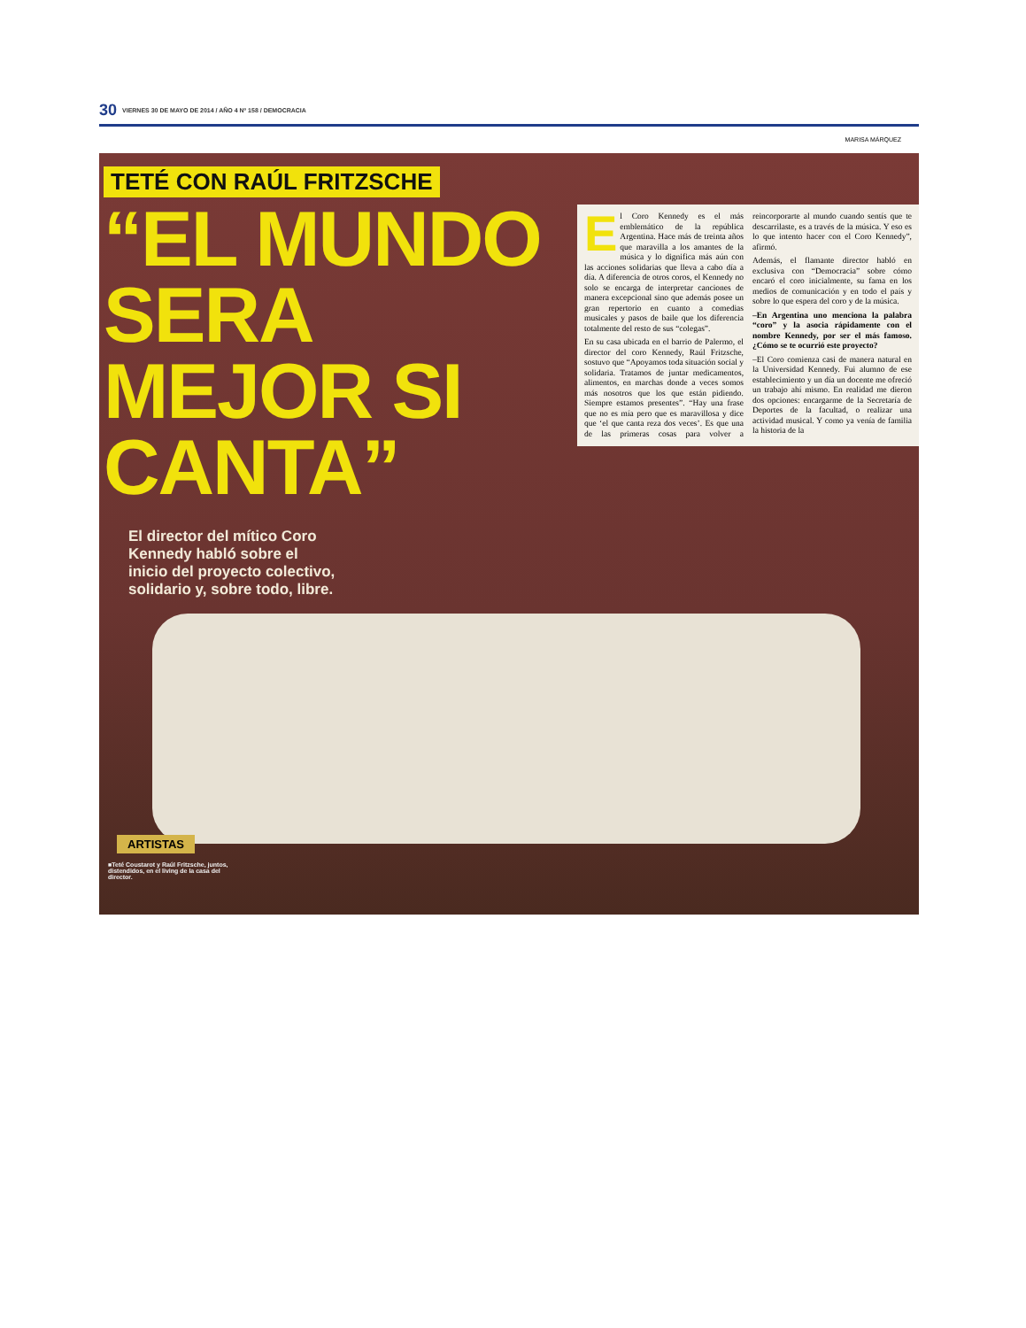30 VIERNES 30 DE MAYO DE 2014 / AÑO 4 Nº 158 / DEMOCRACIA
MARISA MÁRQUEZ
TETÉ CON RAÚL FRITZSCHE
“EL MUNDO SERA MEJOR SI CANTA”
El director del mítico Coro Kennedy habló sobre el inicio del proyecto colectivo, solidario y, sobre todo, libre.
El Coro Kennedy es el más emblemático de la república Argentina. Hace más de treinta años que maravilla a los amantes de la música y lo dignifica más aún con las acciones solidarias que lleva a cabo día a día. A diferencia de otros coros, el Kennedy no solo se encarga de interpretar canciones de manera excepcional sino que además posee un gran repertorio en cuanto a comedias musicales y pasos de baile que los diferencia totalmente del resto de sus “colegas”.
En su casa ubicada en el barrio de Palermo, el director del coro Kennedy, Raúl Fritzsche, sostuvo que “Apoyamos toda situación social y solidaria. Tratamos de juntar medicamentos, alimentos, en marchas donde a veces somos más nosotros que los que están pidiendo. Siempre estamos presentes”. “Hay una frase que no es mía pero que es maravillosa y dice que ‘el que canta reza dos veces’. Es que una de las primeras cosas para volver a reincorporarte al mundo cuando sentís que te descarrilaste, es a través de la música. Y eso es lo que intento hacer con el Coro Kennedy”, afirmó.
Además, el flamante director habló en exclusiva con “Democracia” sobre cómo encaró el coro inicialmente, su fama en los medios de comunicación y en todo el país y sobre lo que espera del coro y de la música.
–En Argentina uno menciona la palabra “coro” y la asocia rápidamente con el nombre Kennedy, por ser el más famoso. ¿Cómo se te ocurrió este proyecto?
–El Coro comienza casi de manera natural en la Universidad Kennedy. Fui alumno de ese establecimiento y un día un docente me ofreció un trabajo ahí mismo. En realidad me dieron dos opciones: encargarme de la Secretaría de Deportes de la facultad, o realizar una actividad musical. Y como ya venía de familia la historia de la
ARTISTAS
■Teté Coustarot y Raúl Fritzsche, juntos, distendidos, en el living de la casa del director.